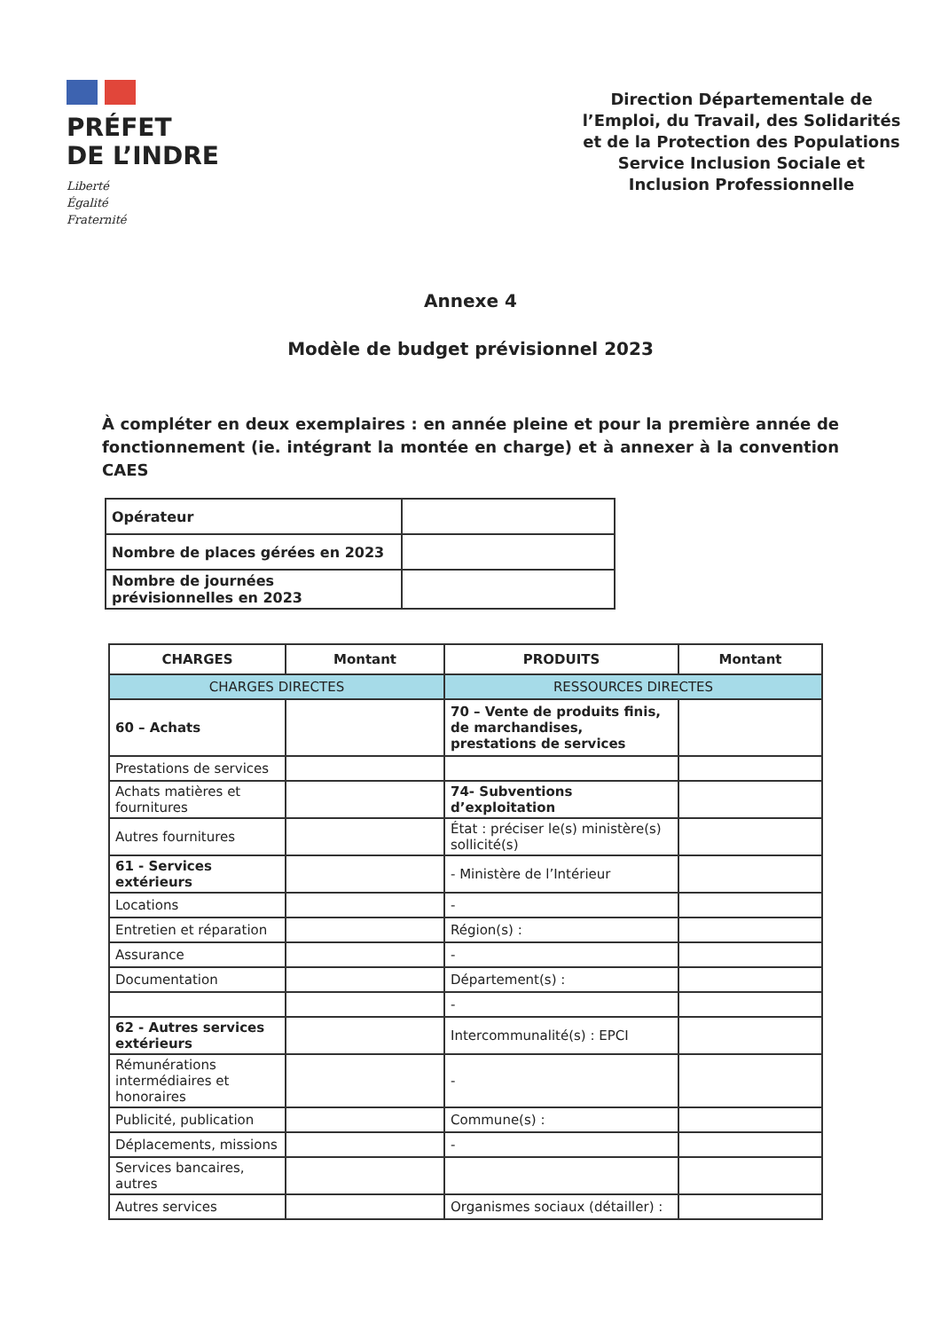PRÉFET
DE L’INDRE
Liberté
Égalité
Fraternité
Direction Départementale de l’Emploi, du Travail, des Solidarités et de la Protection des Populations Service Inclusion Sociale et Inclusion Professionnelle
Annexe 4
Modèle de budget prévisionnel 2023
À compléter en deux exemplaires : en année pleine et pour la première année de fonctionnement (ie. intégrant la montée en charge) et à annexer à la convention CAES
| Opérateur | |
| Nombre de places gérées en 2023 | |
| Nombre de journées prévisionnelles en 2023 | |
| CHARGES | Montant | PRODUITS | Montant |
| --- | --- | --- | --- |
| CHARGES DIRECTES | | RESSOURCES DIRECTES | |
| 60 – Achats | | 70 – Vente de produits finis, de marchandises, prestations de services | |
| Prestations de services | | | |
| Achats matières et fournitures | | 74- Subventions d’exploitation | |
| Autres fournitures | | État : préciser le(s) ministère(s) sollicité(s) | |
| 61 - Services extérieurs | | - Ministère de l’Intérieur | |
| Locations | | - | |
| Entretien et réparation | | Région(s) : | |
| Assurance | | - | |
| Documentation | | Département(s) : | |
| | | - | |
| 62 - Autres services extérieurs | | Intercommunalité(s) : EPCI | |
| Rémunérations intermédiaires et honoraires | | - | |
| Publicité, publication | | Commune(s) : | |
| Déplacements, missions | | - | |
| Services bancaires, autres | | | |
| Autres services | | Organismes sociaux (détailler) : | |